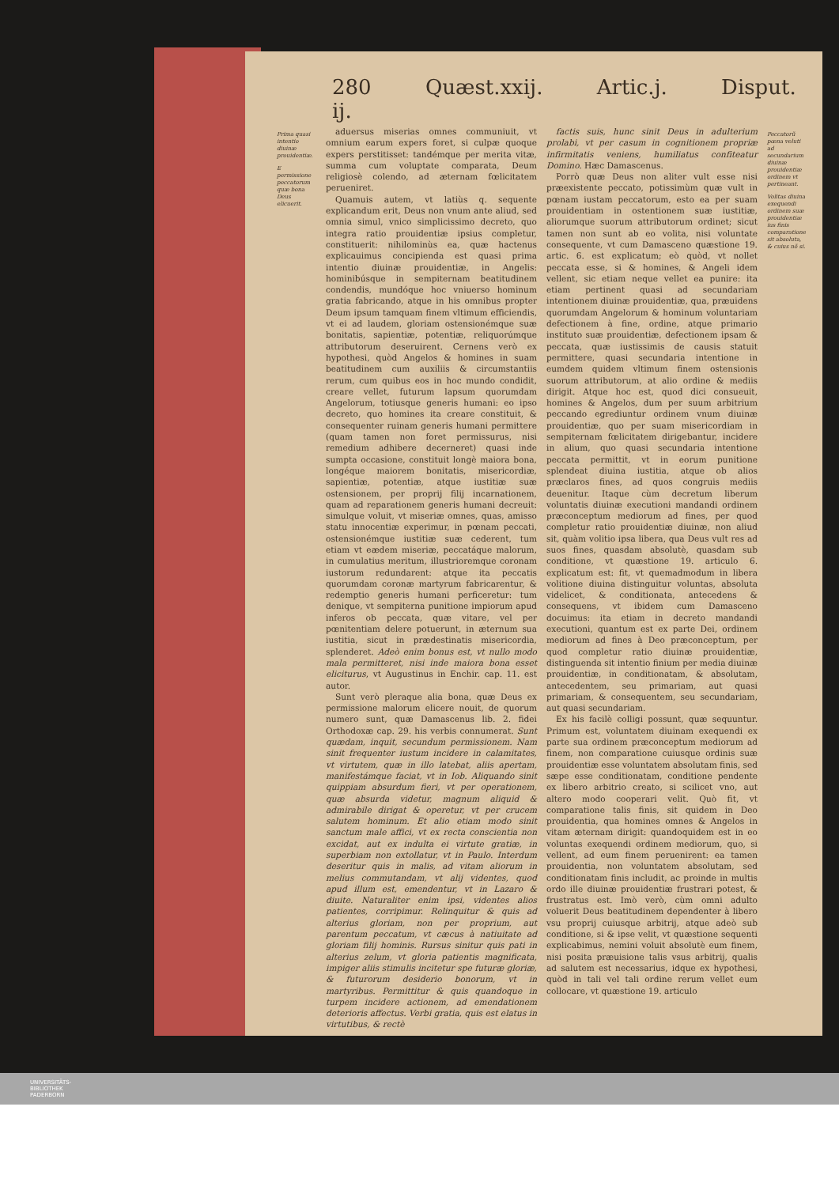280 Quæst.xxij. Artic.j. Disput. ij.
Prima quasi intentio diuinæ prouidentiæ.
E permissione peccatorum quæ bona Deus elicuerit.
aduersus miserias omnes communiuit, vt omnium earum expers foret, si culpæ quoque expers perstitisset: tandémque per merita vitæ, summa cum voluptate comparata, Deum religiosè colendo, ad æternam fœlicitatem perueniret.
Quamuis autem, vt latiùs q. sequente explicandum erit, Deus non vnum ante aliud, sed omnia simul, vnico simplicissimo decreto, quo integra ratio prouidentiæ ipsius completur, constituerit: nihilominùs ea, quæ hactenus explicauimus concipienda est quasi prima intentio diuinæ prouidentiæ, in Angelis: hominibúsque in sempiternam beatitudinem condendis, mundóque hoc vniuerso hominum gratia fabricando, atque in his omnibus propter Deum ipsum tamquam finem vltimum efficiendis, vt ei ad laudem, gloriam ostensionémque suæ bonitatis, sapientiæ, potentiæ, reliquorúmque attributorum deseruirent. Cernens verò ex hypothesi, quòd Angelos & homines in suam beatitudinem cum auxiliis & circumstantiis rerum, cum quibus eos in hoc mundo condidit, creare vellet, futurum lapsum quorumdam Angelorum, totiusque generis humani: eo ipso decreto, quo homines ita creare constituit, & consequenter ruinam generis humani permittere (quam tamen non foret permissurus, nisi remedium adhibere decerneret) quasi inde sumpta occasione, constituit longè maiora bona, longéque maiorem bonitatis, misericordiæ, sapientiæ, potentiæ, atque iustitiæ suæ ostensionem, per proprij filij incarnationem, quam ad reparationem generis humani decreuit: simulque voluit, vt miseriæ omnes, quas, amisso statu innocentiæ experimur, in pœnam peccati, ostensionémque iustitiæ suæ cederent, tum etiam vt eædem miseriæ, peccatáque malorum, in cumulatius meritum, illustrioremque coronam iustorum redundarent: atque ita peccatis quorumdam coronæ martyrum fabricarentur, & redemptio generis humani perficeretur: tum denique, vt sempiterna punitione impiorum apud inferos ob peccata, quæ vitare, vel per pœnitentiam delere potuerunt, in æternum sua iustitia, sicut in prædestinatis misericordia, splenderet. Adeò enim bonus est, vt nullo modo mala permitteret, nisi inde maiora bona esset eliciturus, vt Augustinus in Enchir. cap. 11. est autor.
Sunt verò pleraque alia bona, quæ Deus ex permissione malorum elicere nouit, de quorum numero sunt, quæ Damascenus lib. 2. fidei Orthodoxæ cap. 29. his verbis connumerat. Sunt quædam, inquit, secundum permissionem. Nam sinit frequenter iustum incidere in calamitates, vt virtutem, quæ in illo latebat, aliis apertam, manifestámque faciat, vt in Iob. Aliquando sinit quippiam absurdum fieri, vt per operationem, quæ absurda videtur, magnum aliquid & admirabile dirigat & operetur, vt per crucem salutem hominum. Et alio etiam modo sinit sanctum male affici, vt ex recta conscientia non excidat, aut ex indulta ei virtute gratiæ, in superbiam non extollatur, vt in Paulo. Interdum deseritur quis in malis, ad vitam aliorum in melius commutandam, vt alij videntes, quod apud illum est, emendentur, vt in Lazaro & diuite. Naturaliter enim ipsi, videntes alios patientes, corripimur. Relinquitur & quis ad alterius gloriam, non per proprium, aut parentum peccatum, vt cæcus à natiuitate ad gloriam filij hominis. Rursus sinitur quis pati in alterius zelum, vt gloria patientis magnificata, impiger aliis stimulis incitetur spe futuræ gloriæ, & futurorum desiderio bonorum, vt in martyribus. Permittitur & quis quandoque in turpem incidere actionem, ad emendationem deterioris affectus. Verbi gratia, quis est elatus in virtutibus, & rectè
factis suis, hunc sinit Deus in adulterium prolabi, vt per casum in cognitionem propriæ infirmitatis veniens, humiliatus confiteatur Domino. Hæc Damascenus.
Porrò quæ Deus non aliter vult esse nisi præexistente peccato, potissimùm quæ vult in pœnam iustam peccatorum, esto ea per suam prouidentiam in ostentionem suæ iustitiæ, aliorumque suorum attributorum ordinet; sicut tamen non sunt ab eo volita, nisi voluntate consequente, vt cum Damasceno quæstione 19. artic. 6. est explicatum; eò quòd, vt nollet peccata esse, si & homines, & Angeli idem vellent, sic etiam neque vellet ea punire: ita etiam pertinent quasi ad secundariam intentionem diuinæ prouidentiæ, qua, præuidens quorumdam Angelorum & hominum voluntariam defectionem à fine, ordine, atque primario instituto suæ prouidentiæ, defectionem ipsam & peccata, quæ iustissimis de causis statuit permittere, quasi secundaria intentione in eumdem quidem vltimum finem ostensionis suorum attributorum, at alio ordine & mediis dirigit. Atque hoc est, quod dici consueuit, homines & Angelos, dum per suum arbitrium peccando egrediuntur ordinem vnum diuinæ prouidentiæ, quo per suam misericordiam in sempiternam fœlicitatem dirigebantur, incidere in alium, quo quasi secundaria intentione peccata permittit, vt in eorum punitione splendeat diuina iustitia, atque ob alios præclaros fines, ad quos congruis mediis deuenitur. Itaque cùm decretum liberum voluntatis diuinæ executioni mandandi ordinem præconceptum mediorum ad fines, per quod completur ratio prouidentiæ diuinæ, non aliud sit, quàm volitio ipsa libera, qua Deus vult res ad suos fines, quasdam absolutè, quasdam sub conditione, vt quæstione 19. articulo 6. explicatum est: fit, vt quemadmodum in libera volitione diuina distinguitur voluntas, absoluta videlicet, & conditionata, antecedens & consequens, vt ibidem cum Damasceno docuimus: ita etiam in decreto mandandi executioni, quantum est ex parte Dei, ordinem mediorum ad fines à Deo præconceptum, per quod completur ratio diuinæ prouidentiæ, distinguenda sit intentio finium per media diuinæ prouidentiæ, in conditionatam, & absolutam, antecedentem, seu primariam, aut quasi primariam, & consequentem, seu secundariam, aut quasi secundariam.
Ex his facilè colligi possunt, quæ sequuntur. Primum est, voluntatem diuinam exequendi ex parte sua ordinem præconceptum mediorum ad finem, non comparatione cuiusque ordinis suæ prouidentiæ esse voluntatem absolutam finis, sed sæpe esse conditionatam, conditione pendente ex libero arbitrio creato, si scilicet vno, aut altero modo cooperari velit. Quò fit, vt comparatione talis finis, sit quidem in Deo prouidentia, qua homines omnes & Angelos in vitam æternam dirigit: quandoquidem est in eo voluntas exequendi ordinem mediorum, quo, si vellent, ad eum finem peruenirent: ea tamen prouidentia, non voluntatem absolutam, sed conditionatam finis includit, ac proinde in multis ordo ille diuinæ prouidentiæ frustrari potest, & frustratus est. Imò verò, cùm omni adulto voluerit Deus beatitudinem dependenter à libero vsu proprij cuiusque arbitrij, atque adeò sub conditione, si & ipse velit, vt quæstione sequenti explicabimus, nemini voluit absolutè eum finem, nisi posita præuisione talis vsus arbitrij, qualis ad salutem est necessarius, idque ex hypothesi, quòd in tali vel tali ordine rerum vellet eum collocare, vt quæstione 19. articulo
Peccatorũ pœna veluti ad secundarium diuinæ prouidentiæ ordinem vt pertineant.
Volitas diuina exequendi ordinem suæ prouidentiæ ius finis comparatione sit absoluta, & cuius nõ si.
UNIVERSITÄTS-
BIBLIOTHEK
PADERBORN